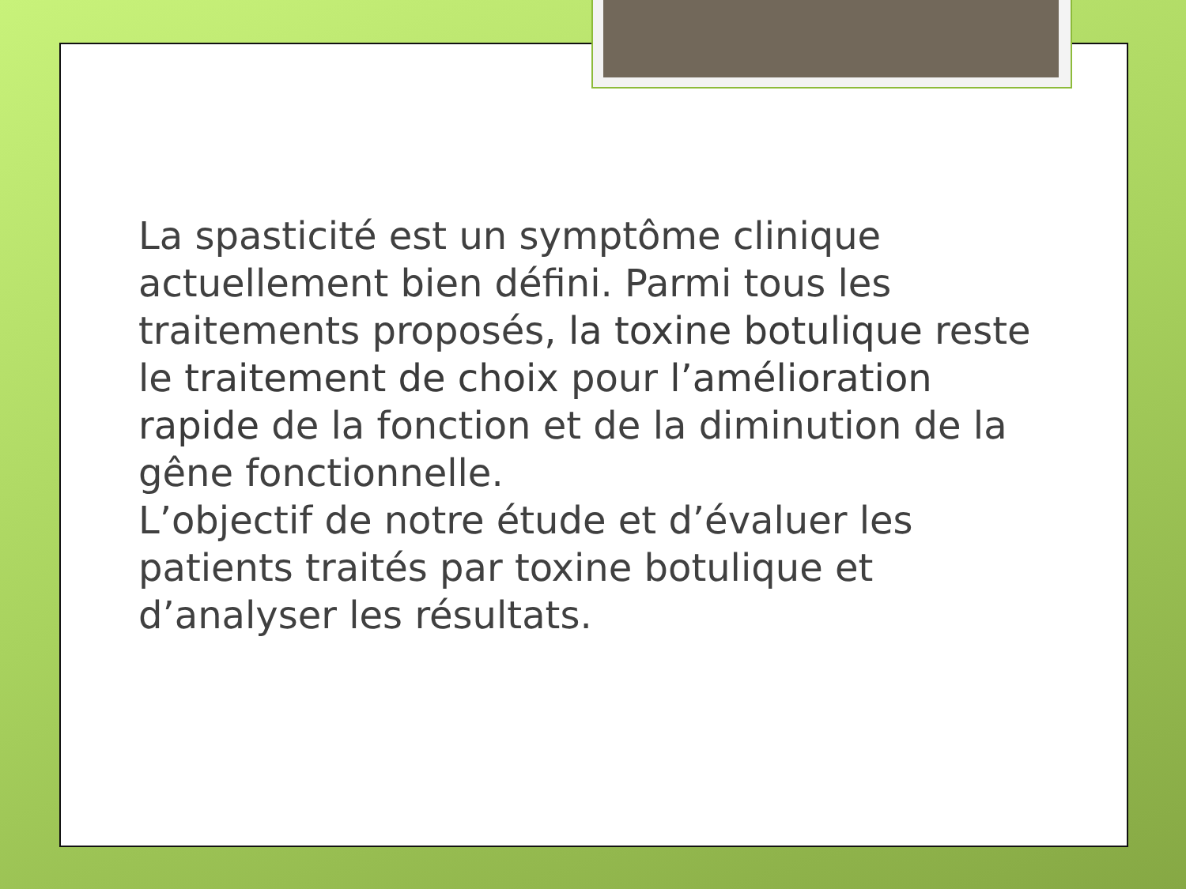La spasticité est un symptôme clinique actuellement bien défini. Parmi tous les traitements proposés, la toxine botulique reste le traitement de choix pour l’amélioration rapide de la fonction et de la diminution de la gêne fonctionnelle.
L’objectif de notre étude et d’évaluer les patients traités par toxine botulique et d’analyser les résultats.